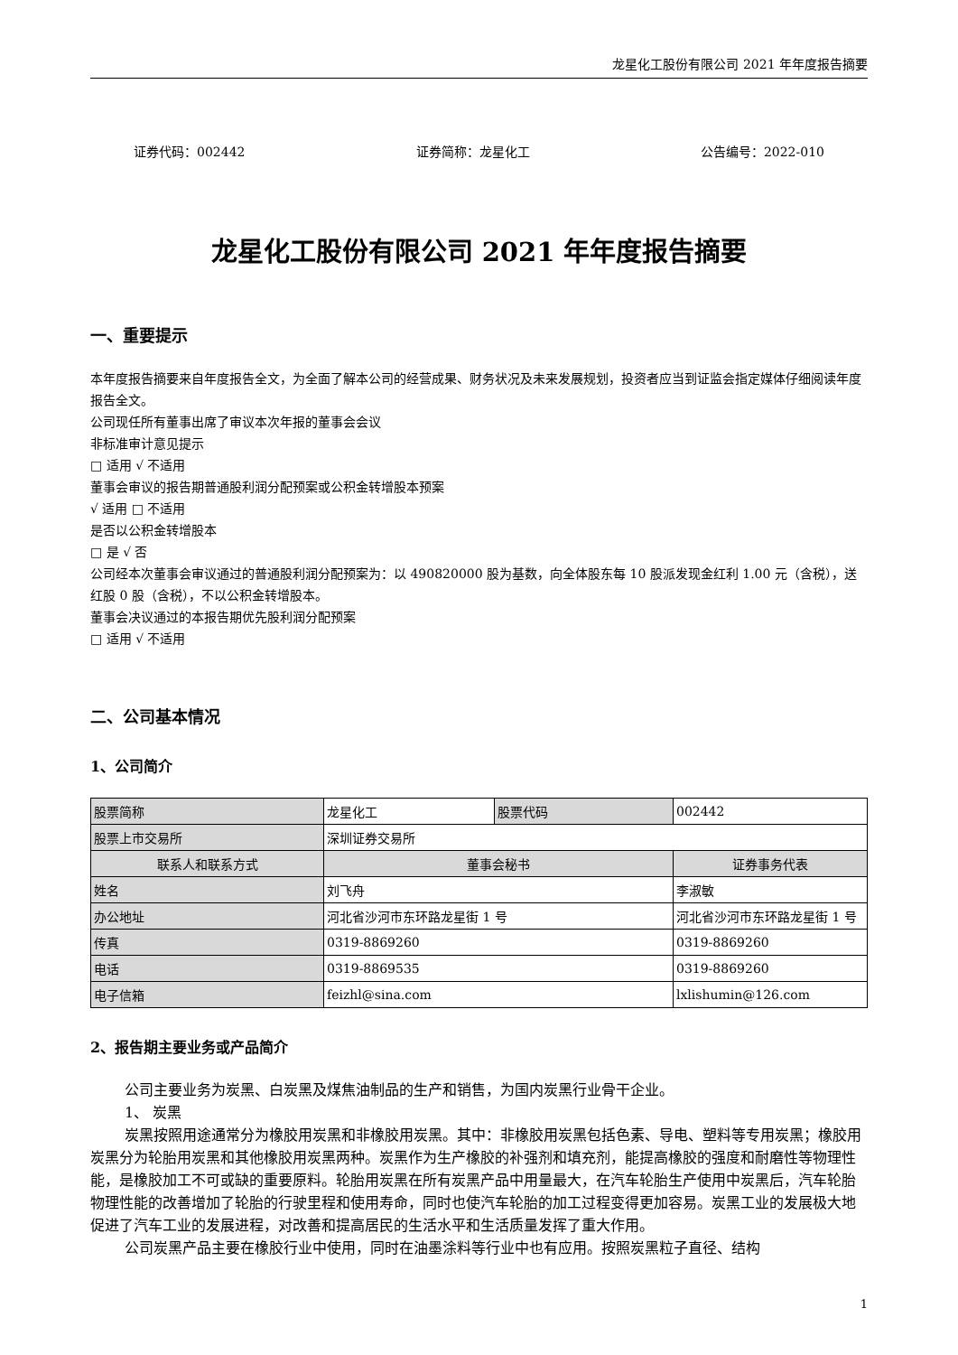龙星化工股份有限公司 2021 年年度报告摘要
证券代码：002442 证券简称：龙星化工 公告编号：2022-010
龙星化工股份有限公司 2021 年年度报告摘要
一、重要提示
本年度报告摘要来自年度报告全文，为全面了解本公司的经营成果、财务状况及未来发展规划，投资者应当到证监会指定媒体仔细阅读年度报告全文。
公司现任所有董事出席了审议本次年报的董事会会议
非标准审计意见提示
□ 适用 √ 不适用
董事会审议的报告期普通股利润分配预案或公积金转增股本预案
√ 适用 □ 不适用
是否以公积金转增股本
□ 是 √ 否
公司经本次董事会审议通过的普通股利润分配预案为：以 490820000 股为基数，向全体股东每 10 股派发现金红利 1.00 元（含税），送红股 0 股（含税），不以公积金转增股本。
董事会决议通过的本报告期优先股利润分配预案
□ 适用 √ 不适用
二、公司基本情况
1、公司简介
| 股票简称 | 龙星化工 | 股票代码 | 002442 |
| 股票上市交易所 | 深圳证券交易所 | | |
| 联系人和联系方式 | 董事会秘书 | | 证券事务代表 |
| 姓名 | 刘飞舟 | | 李淑敏 |
| 办公地址 | 河北省沙河市东环路龙星街 1 号 | | 河北省沙河市东环路龙星街 1 号 |
| 传真 | 0319-8869260 | | 0319-8869260 |
| 电话 | 0319-8869535 | | 0319-8869260 |
| 电子信箱 | feizhl@sina.com | | lxlishumin@126.com |
2、报告期主要业务或产品简介
公司主要业务为炭黑、白炭黑及煤焦油制品的生产和销售，为国内炭黑行业骨干企业。
1、 炭黑
炭黑按照用途通常分为橡胶用炭黑和非橡胶用炭黑。其中：非橡胶用炭黑包括色素、导电、塑料等专用炭黑；橡胶用炭黑分为轮胎用炭黑和其他橡胶用炭黑两种。炭黑作为生产橡胶的补强剂和填充剂，能提高橡胶的强度和耐磨性等物理性能，是橡胶加工不可或缺的重要原料。轮胎用炭黑在所有炭黑产品中用量最大，在汽车轮胎生产使用中炭黑后，汽车轮胎物理性能的改善增加了轮胎的行驶里程和使用寿命，同时也使汽车轮胎的加工过程变得更加容易。炭黑工业的发展极大地促进了汽车工业的发展进程，对改善和提高居民的生活水平和生活质量发挥了重大作用。
公司炭黑产品主要在橡胶行业中使用，同时在油墨涂料等行业中也有应用。按照炭黑粒子直径、结构
1